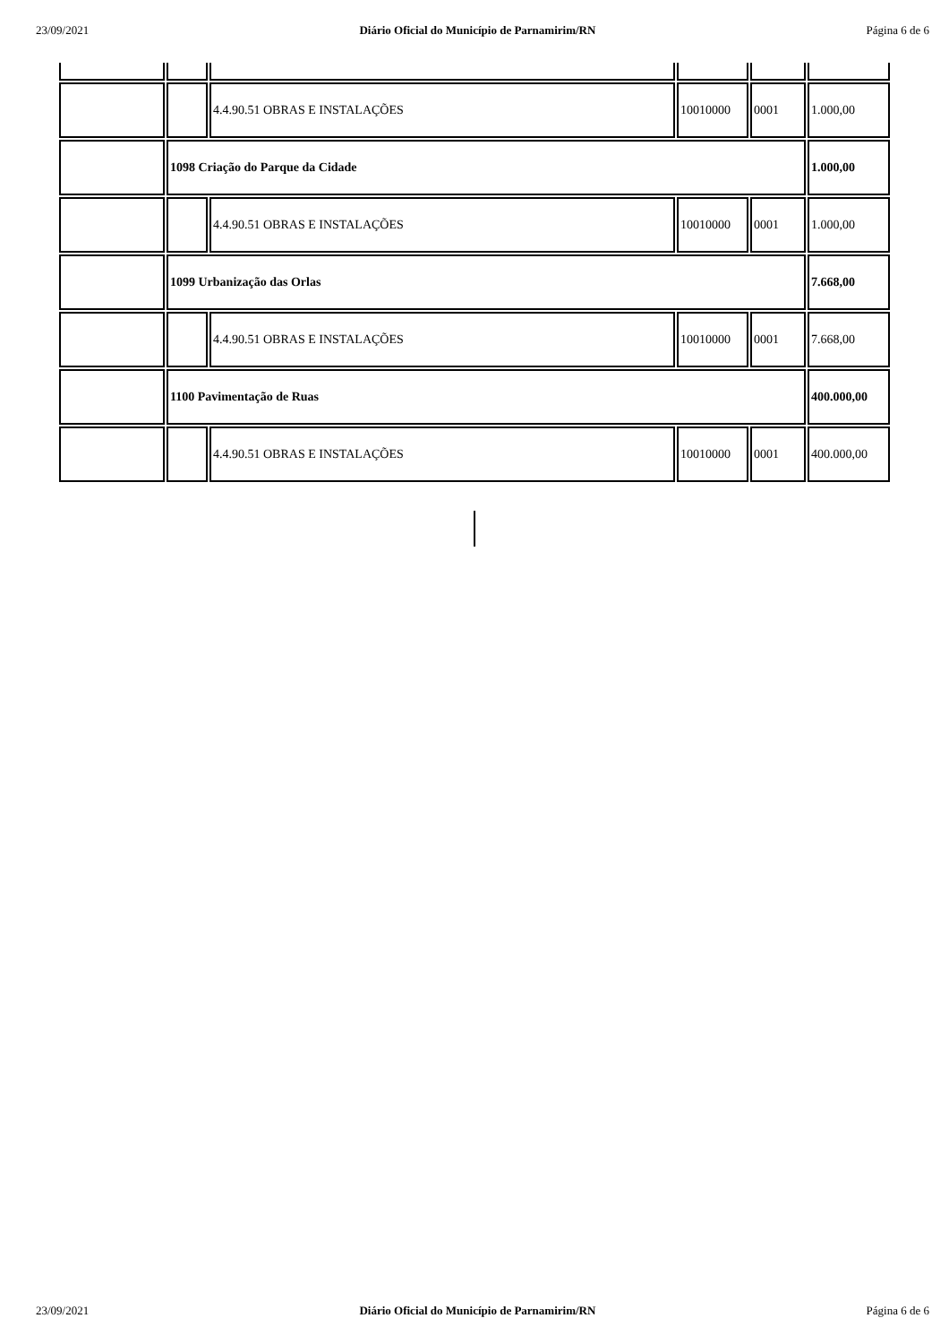23/09/2021 Diário Oficial do Município de Parnamirim/RN Página 6 de 6
| | | 4.4.90.51 OBRAS E INSTALAÇÕES | 10010000 | 0001 | 1.000,00 |
| | 1098 Criação do Parque da Cidade | | | | 1.000,00 |
| | | 4.4.90.51 OBRAS E INSTALAÇÕES | 10010000 | 0001 | 1.000,00 |
| | 1099 Urbanização das Orlas | | | | 7.668,00 |
| | | 4.4.90.51 OBRAS E INSTALAÇÕES | 10010000 | 0001 | 7.668,00 |
| | 1100 Pavimentação de Ruas | | | | 400.000,00 |
| | | 4.4.90.51 OBRAS E INSTALAÇÕES | 10010000 | 0001 | 400.000,00 |
23/09/2021 Diário Oficial do Município de Parnamirim/RN Página 6 de 6